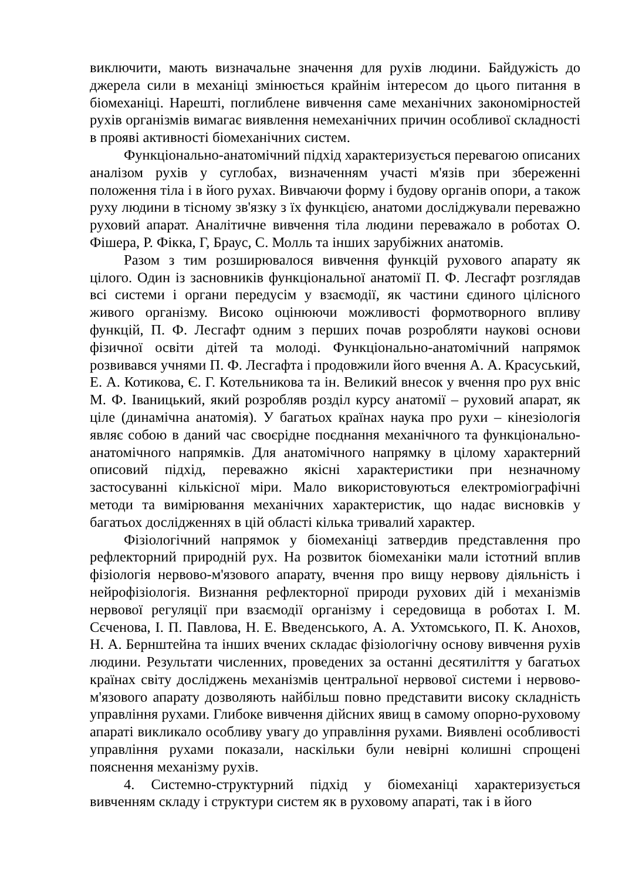виключити, мають визначальне значення для рухів людини. Байдужість до джерела сили в механіці змінюється крайнім інтересом до цього питання в біомеханіці. Нарешті, поглиблене вивчення саме механічних закономірностей рухів організмів вимагає виявлення немеханічних причин особливої складності в прояві активності біомеханічних систем.
Функціонально-анатомічний підхід характеризується перевагою описаних аналізом рухів у суглобах, визначенням участі м'язів при збереженні положення тіла і в його рухах. Вивчаючи форму і будову органів опори, а також руху людини в тісному зв'язку з їх функцією, анатоми досліджували переважно руховий апарат. Аналітичне вивчення тіла людини переважало в роботах О. Фішера, Р. Фікка, Г, Браус, С. Молль та інших зарубіжних анатомів.
Разом з тим розширювалося вивчення функцій рухового апарату як цілого. Один із засновників функціональної анатомії П. Ф. Лесгафт розглядав всі системи і органи передусім у взаємодії, як частини єдиного цілісного живого організму. Високо оцінюючи можливості формотворного впливу функцій, П. Ф. Лесгафт одним з перших почав розробляти наукові основи фізичної освіти дітей та молоді. Функціонально-анатомічний напрямок розвивався учнями П. Ф. Лесгафта і продовжили його вчення А. А. Красуський, Е. А. Котикова, Є. Г. Котельникова та ін. Великий внесок у вчення про рух вніс М. Ф. Іваницький, який розробляв розділ курсу анатомії – руховий апарат, як ціле (динамічна анатомія). У багатьох країнах наука про рухи – кінезіологія являє собою в даний час своєрідне поєднання механічного та функціонально-анатомічного напрямків. Для анатомічного напрямку в цілому характерний описовий підхід, переважно якісні характеристики при незначному застосуванні кількісної міри. Мало використовуються електроміографічні методи та вимірювання механічних характеристик, що надає висновків у багатьох дослідженнях в цій області кілька тривалий характер.
Фізіологічний напрямок у біомеханіці затвердив представлення про рефлекторний природній рух. На розвиток біомеханіки мали істотний вплив фізіологія нервово-м'язового апарату, вчення про вищу нервову діяльність і нейрофізіологія. Визнання рефлекторної природи рухових дій і механізмів нервової регуляції при взаємодії організму і середовища в роботах І. М. Сєченова, І. П. Павлова, Н. Е. Введенського, А. А. Ухтомського, П. К. Анохов, Н. А. Бернштейна та інших вчених складає фізіологічну основу вивчення рухів людини. Результати численних, проведених за останні десятиліття у багатьох країнах світу досліджень механізмів центральної нервової системи і нервово-м'язового апарату дозволяють найбільш повно представити високу складність управління рухами. Глибоке вивчення дійсних явищ в самому опорно-руховому апараті викликало особливу увагу до управління рухами. Виявлені особливості управління рухами показали, наскільки були невірні колишні спрощені пояснення механізму рухів.
4. Системно-структурний підхід у біомеханіці характеризується вивченням складу і структури систем як в руховому апараті, так і в його